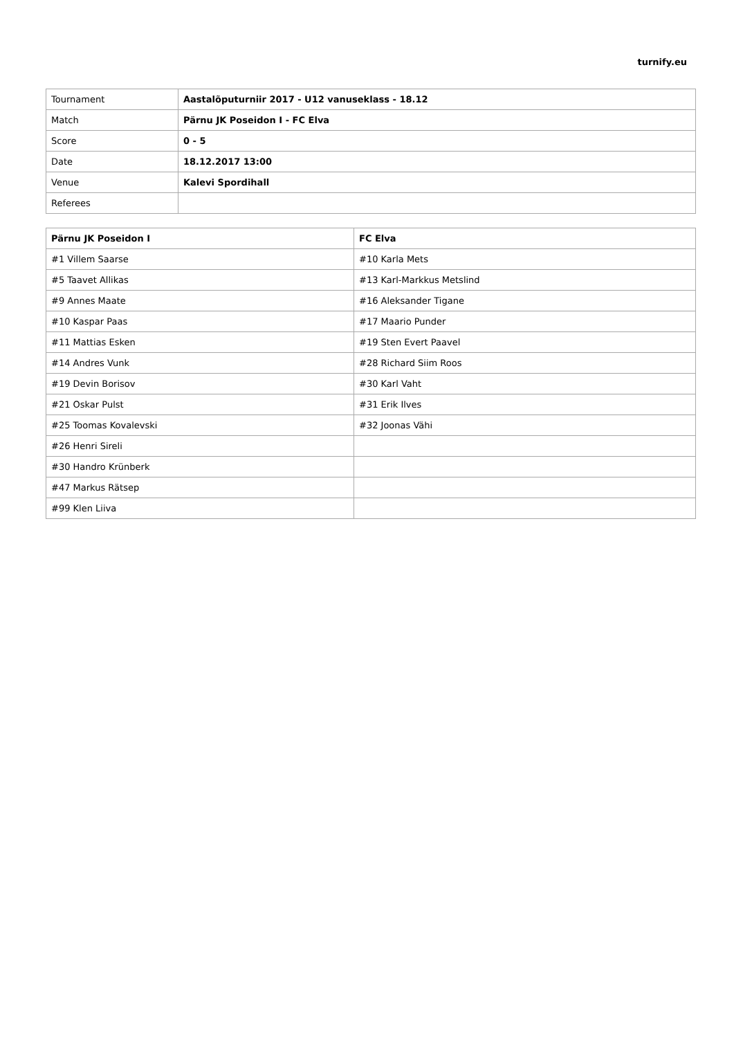turnify.eu
| Tournament | Aastalõputurniir 2017 - U12 vanuseklass - 18.12 |
| Match | Pärnu JK Poseidon I - FC Elva |
| Score | 0 - 5 |
| Date | 18.12.2017 13:00 |
| Venue | Kalevi Spordihall |
| Referees | |
| Pärnu JK Poseidon I | FC Elva |
| --- | --- |
| #1 Villem Saarse | #10 Karla Mets |
| #5 Taavet Allikas | #13 Karl-Markkus Metslind |
| #9 Annes Maate | #16 Aleksander Tigane |
| #10 Kaspar Paas | #17 Maario Punder |
| #11 Mattias Esken | #19 Sten Evert Paavel |
| #14 Andres Vunk | #28 Richard Siim Roos |
| #19 Devin Borisov | #30 Karl Vaht |
| #21 Oskar Pulst | #31 Erik Ilves |
| #25 Toomas Kovalevski | #32 Joonas Vähi |
| #26 Henri Sireli | |
| #30 Handro Krünberk | |
| #47 Markus Rätsep | |
| #99 Klen Liiva | |